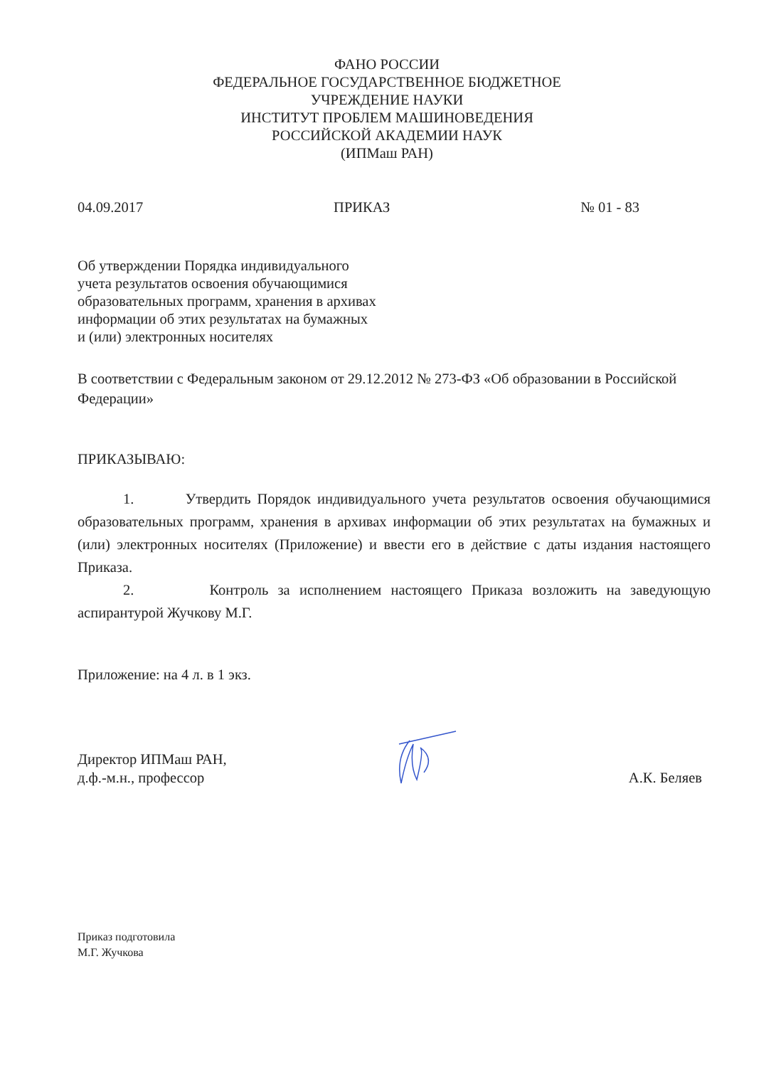ФАНО РОССИИ
ФЕДЕРАЛЬНОЕ ГОСУДАРСТВЕННОЕ БЮДЖЕТНОЕ
УЧРЕЖДЕНИЕ НАУКИ
ИНСТИТУТ ПРОБЛЕМ МАШИНОВЕДЕНИЯ
РОССИЙСКОЙ АКАДЕМИИ НАУК
(ИПМаш РАН)
04.09.2017 ПРИКАЗ № 01 - 83
Об утверждении Порядка индивидуального
учета результатов освоения обучающимися
образовательных программ, хранения в архивах
информации об этих результатах на бумажных
и (или) электронных носителях
В соответствии с Федеральным законом от 29.12.2012 № 273-ФЗ «Об образовании в Российской Федерации»
ПРИКАЗЫВАЮ:
1. Утвердить Порядок индивидуального учета результатов освоения обучающимися образовательных программ, хранения в архивах информации об этих результатах на бумажных и (или) электронных носителях (Приложение) и ввести его в действие с даты издания настоящего Приказа.
2. Контроль за исполнением настоящего Приказа возложить на заведующую аспирантурой Жучкову М.Г.
Приложение: на 4 л. в 1 экз.
Директор ИПМаш РАН,
д.ф.-м.н., профессор А.К. Беляев
Приказ подготовила
М.Г. Жучкова